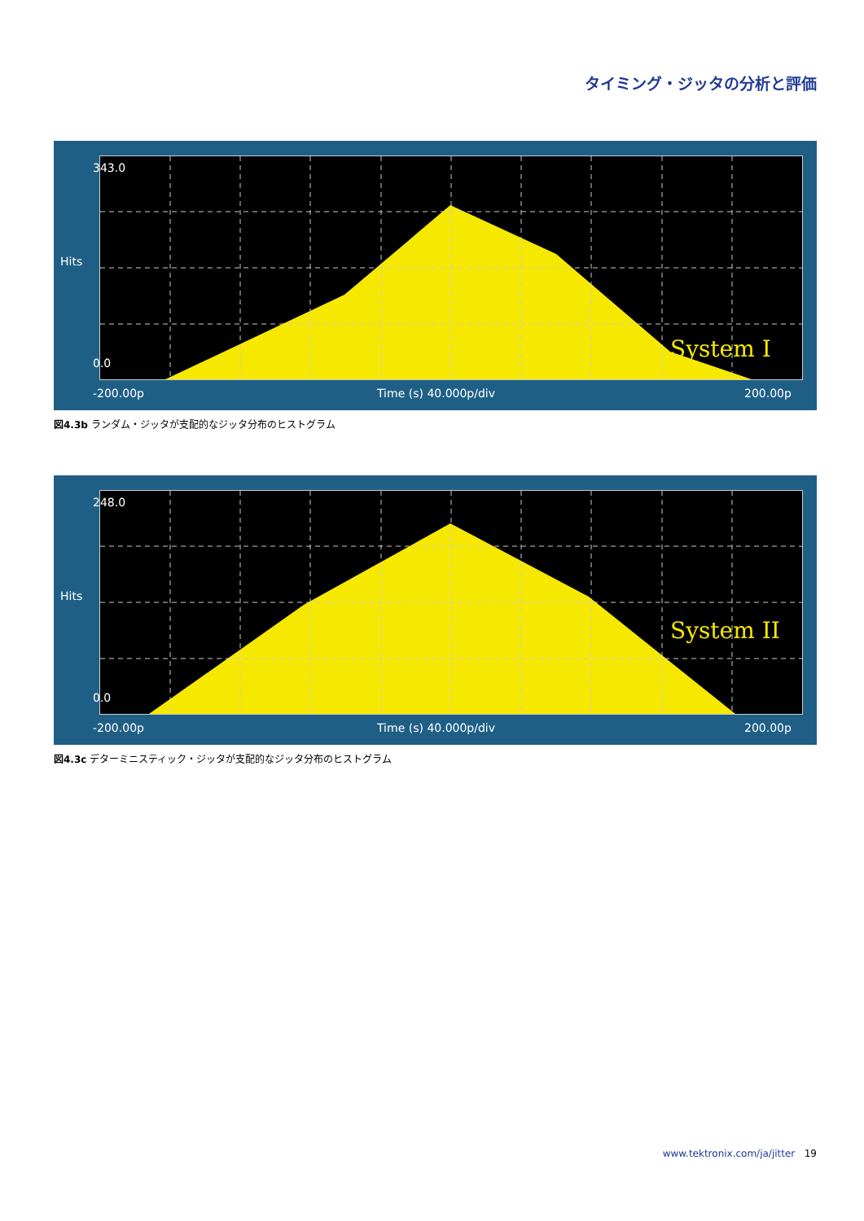タイミング・ジッタの分析と評価
System I
343.0
Hits
0.0
-200.00p Time (s) 40.000p/div 200.00p
図4.3b ランダム・ジッタが支配的なジッタ分布のヒストグラム
System II
248.0
Hits
0.0
-200.00p Time (s) 40.000p/div 200.00p
図4.3c デターミニスティック・ジッタが支配的なジッタ分布のヒストグラム
www.tektronix.com/ja/jitter 19